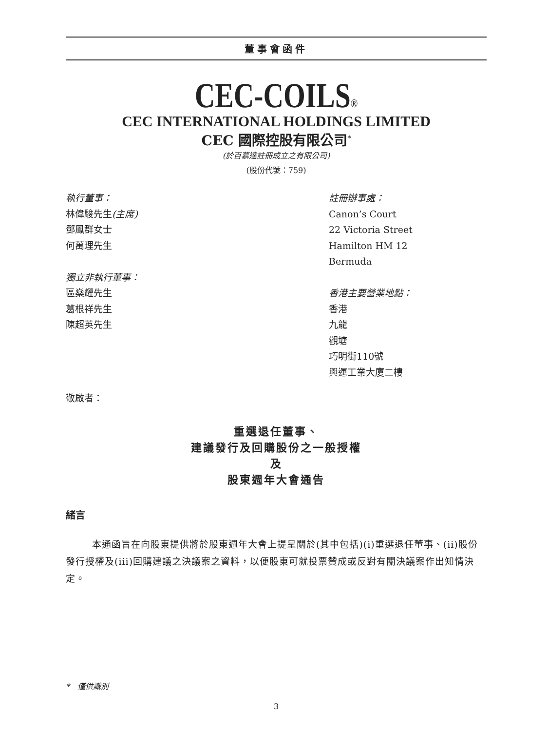董事會函件
CEC-COILS®
CEC INTERNATIONAL HOLDINGS LIMITED
CEC 國際控股有限公司<sup>*</sup>
(於百慕達註冊成立之有限公司)
(股份代號：759)
執行董事：
林偉駿先生(主席)
鄧鳳群女士
何萬理先生
獨立非執行董事：
區燊耀先生
葛根祥先生
陳超英先生
註冊辦事處：
Canon’s Court
22 Victoria Street
Hamilton HM 12
Bermuda
香港主要營業地點：
香港
九龍
觀塘
巧明街110號
興運工業大廈二樓
敬啟者：
重選退任董事、
建議發行及回購股份之一般授權
及
股東週年大會通告
緒言
本通函旨在向股東提供將於股東週年大會上提呈關於(其中包括)(i)重選退任董事、(ii)股份發行授權及(iii)回購建議之決議案之資料，以便股東可就投票贊成或反對有關決議案作出知情決定。
*　僅供識別
3